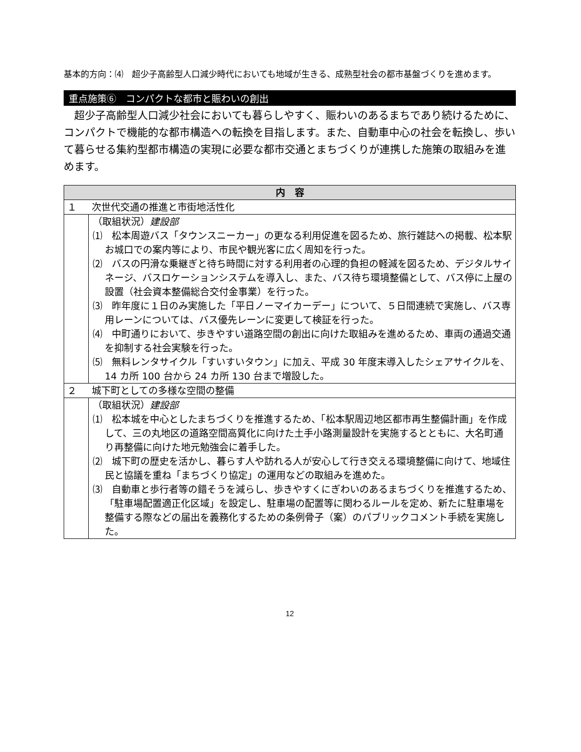基本的方向：⑷　超少子高齢型人口減少時代においても地域が生きる、成熟型社会の都市基盤づくりを進めます。
重点施策⑥　コンパクトな都市と賑わいの創出
超少子高齢型人口減少社会においても暮らしやすく、賑わいのあるまちであり続けるために、コンパクトで機能的な都市構造への転換を目指します。また、自動車中心の社会を転換し、歩いて暮らせる集約型都市構造の実現に必要な都市交通とまちづくりが連携した施策の取組みを進めます。
| 内 容 | |
| --- | --- |
| １ | 次世代交通の推進と市街地活性化 |
| | （取組状況） 建設部 ⑴ 松本周遊バス「タウンスニーカー」の更なる利用促進を図るため、旅行雑誌への掲載、松本駅お城口での案内等により、市民や観光客に広く周知を行った。 ⑵ バスの円滑な乗継ぎと待ち時間に対する利用者の心理的負担の軽減を図るため、デジタルサイネージ、バスロケーションシステムを導入し、また、バス待ち環境整備として、バス停に上屋の設置（社会資本整備総合交付金事業）を行った。 ⑶ 昨年度に１日のみ実施した「平日ノーマイカーデー」について、５日間連続で実施し、バス専用レーンについては、バス優先レーンに変更して検証を行った。 ⑷ 中町通りにおいて、歩きやすい道路空間の創出に向けた取組みを進めるため、車両の通過交通を抑制する社会実験を行った。 ⑸ 無料レンタサイクル「すいすいタウン」に加え、平成 30 年度末導入したシェアサイクルを、14 カ所 100 台から 24 カ所 130 台まで増設した。 |
| ２ | 城下町としての多様な空間の整備 |
| | （取組状況） 建設部 ⑴ 松本城を中心としたまちづくりを推進するため、「松本駅周辺地区都市再生整備計画」を作成して、三の丸地区の道路空間高質化に向けた土手小路測量設計を実施するとともに、大名町通り再整備に向けた地元勉強会に着手した。 ⑵ 城下町の歴史を活かし、暮らす人や訪れる人が安心して行き交える環境整備に向けて、地域住民と協議を重ね「まちづくり協定」の運用などの取組みを進めた。 ⑶ 自動車と歩行者等の錯そうを減らし、歩きやすくにぎわいのあるまちづくりを推進するため、「駐車場配置適正化区域」を設定し、駐車場の配置等に関わるルールを定め、新たに駐車場を整備する際などの届出を義務化するための条例骨子（案）のパブリックコメント手続を実施した。 |
12